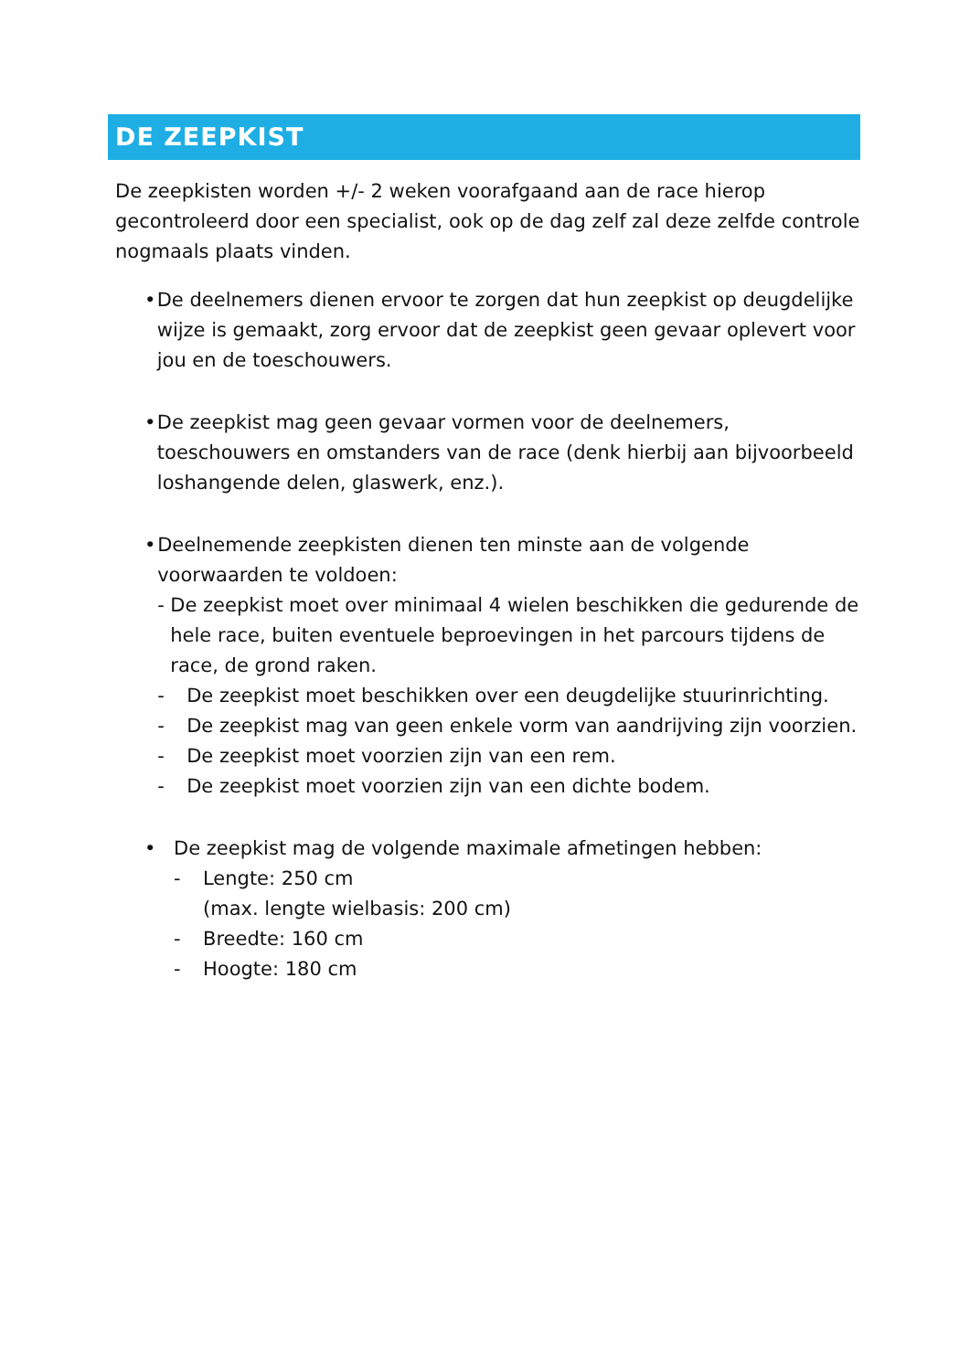DE ZEEPKIST
De zeepkisten worden +/- 2 weken voorafgaand aan de race hierop gecontroleerd door een specialist, ook op de dag zelf zal deze zelfde controle nogmaals plaats vinden.
• De deelnemers dienen ervoor te zorgen dat hun zeepkist op deugdelijke wijze is gemaakt, zorg ervoor dat de zeepkist geen gevaar oplevert voor jou en de toeschouwers.
• De zeepkist mag geen gevaar vormen voor de deelnemers, toeschouwers en omstanders van de race (denk hierbij aan bijvoorbeeld loshangende delen, glaswerk, enz.).
• Deelnemende zeepkisten dienen ten minste aan de volgende voorwaarden te voldoen:
- De zeepkist moet over minimaal 4 wielen beschikken die gedurende de hele race, buiten eventuele beproevingen in het parcours tijdens de race, de grond raken.
- De zeepkist moet beschikken over een deugdelijke stuurinrichting.
- De zeepkist mag van geen enkele vorm van aandrijving zijn voorzien.
- De zeepkist moet voorzien zijn van een rem.
- De zeepkist moet voorzien zijn van een dichte bodem.
• De zeepkist mag de volgende maximale afmetingen hebben:
- Lengte: 250 cm
(max. lengte wielbasis: 200 cm)
- Breedte: 160 cm
- Hoogte: 180 cm